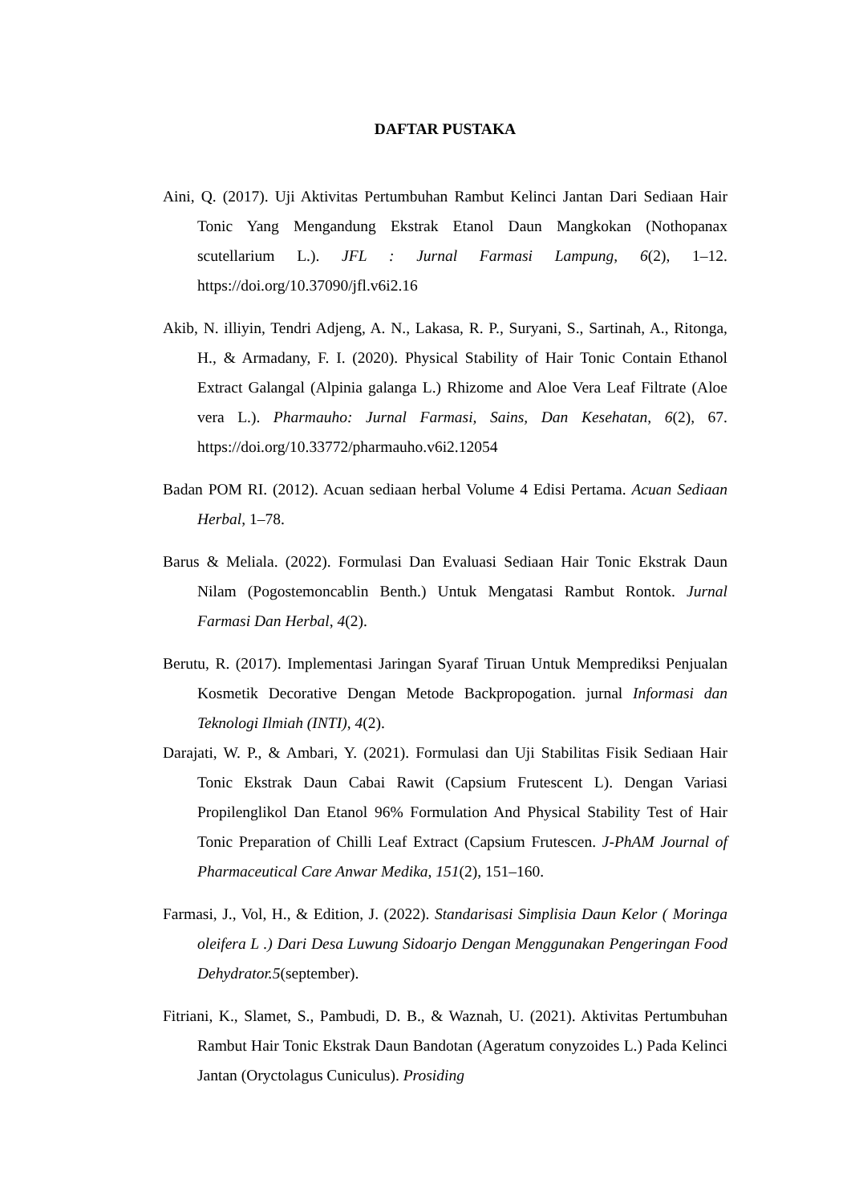DAFTAR PUSTAKA
Aini, Q. (2017). Uji Aktivitas Pertumbuhan Rambut Kelinci Jantan Dari Sediaan Hair Tonic Yang Mengandung Ekstrak Etanol Daun Mangkokan (Nothopanax scutellarium L.). JFL : Jurnal Farmasi Lampung, 6(2), 1–12. https://doi.org/10.37090/jfl.v6i2.16
Akib, N. illiyin, Tendri Adjeng, A. N., Lakasa, R. P., Suryani, S., Sartinah, A., Ritonga, H., & Armadany, F. I. (2020). Physical Stability of Hair Tonic Contain Ethanol Extract Galangal (Alpinia galanga L.) Rhizome and Aloe Vera Leaf Filtrate (Aloe vera L.). Pharmauho: Jurnal Farmasi, Sains, Dan Kesehatan, 6(2), 67. https://doi.org/10.33772/pharmauho.v6i2.12054
Badan POM RI. (2012). Acuan sediaan herbal Volume 4 Edisi Pertama. Acuan Sediaan Herbal, 1–78.
Barus & Meliala. (2022). Formulasi Dan Evaluasi Sediaan Hair Tonic Ekstrak Daun Nilam (Pogostemoncablin Benth.) Untuk Mengatasi Rambut Rontok. Jurnal Farmasi Dan Herbal, 4(2).
Berutu, R. (2017). Implementasi Jaringan Syaraf Tiruan Untuk Memprediksi Penjualan Kosmetik Decorative Dengan Metode Backpropogation. jurnal Informasi dan Teknologi Ilmiah (INTI), 4(2).
Darajati, W. P., & Ambari, Y. (2021). Formulasi dan Uji Stabilitas Fisik Sediaan Hair Tonic Ekstrak Daun Cabai Rawit (Capsium Frutescent L). Dengan Variasi Propilenglikol Dan Etanol 96% Formulation And Physical Stability Test of Hair Tonic Preparation of Chilli Leaf Extract (Capsium Frutescen. J-PhAM Journal of Pharmaceutical Care Anwar Medika, 151(2), 151–160.
Farmasi, J., Vol, H., & Edition, J. (2022). Standarisasi Simplisia Daun Kelor ( Moringa oleifera L .) Dari Desa Luwung Sidoarjo Dengan Menggunakan Pengeringan Food Dehydrator.5(september).
Fitriani, K., Slamet, S., Pambudi, D. B., & Waznah, U. (2021). Aktivitas Pertumbuhan Rambut Hair Tonic Ekstrak Daun Bandotan (Ageratum conyzoides L.) Pada Kelinci Jantan (Oryctolagus Cuniculus). Prosiding